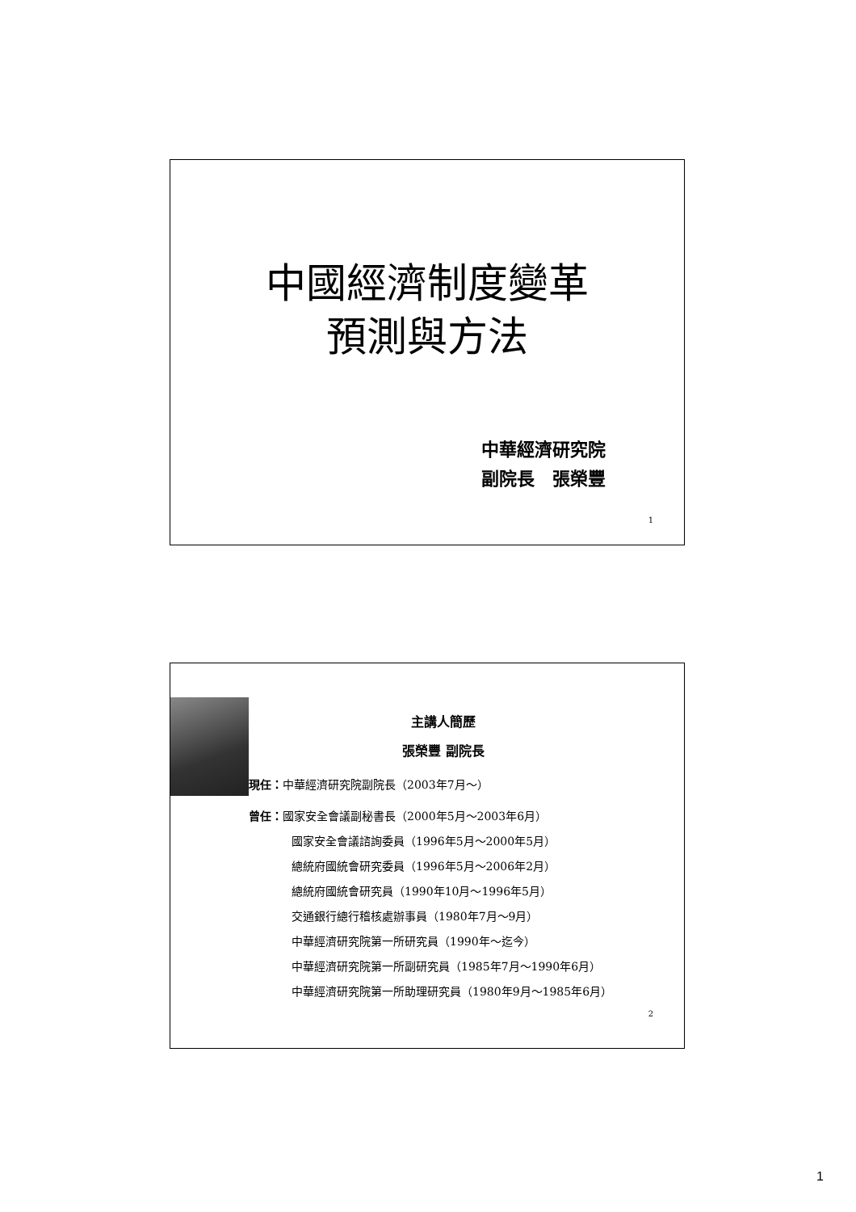中國經濟制度變革
預測與方法
中華經濟研究院
副院長　張榮豐
1
主講人簡歷
張榮豐 副院長
現任：中華經濟研究院副院長（2003年7月～）
曾任：國家安全會議副秘書長（2000年5月～2003年6月）
國家安全會議諮詢委員（1996年5月～2000年5月）
總統府國統會研究委員（1996年5月～2006年2月）
總統府國統會研究員（1990年10月～1996年5月）
交通銀行總行稽核處辦事員（1980年7月～9月）
中華經濟研究院第一所研究員（1990年～迄今）
中華經濟研究院第一所副研究員（1985年7月～1990年6月）
中華經濟研究院第一所助理研究員（1980年9月～1985年6月）
2
1